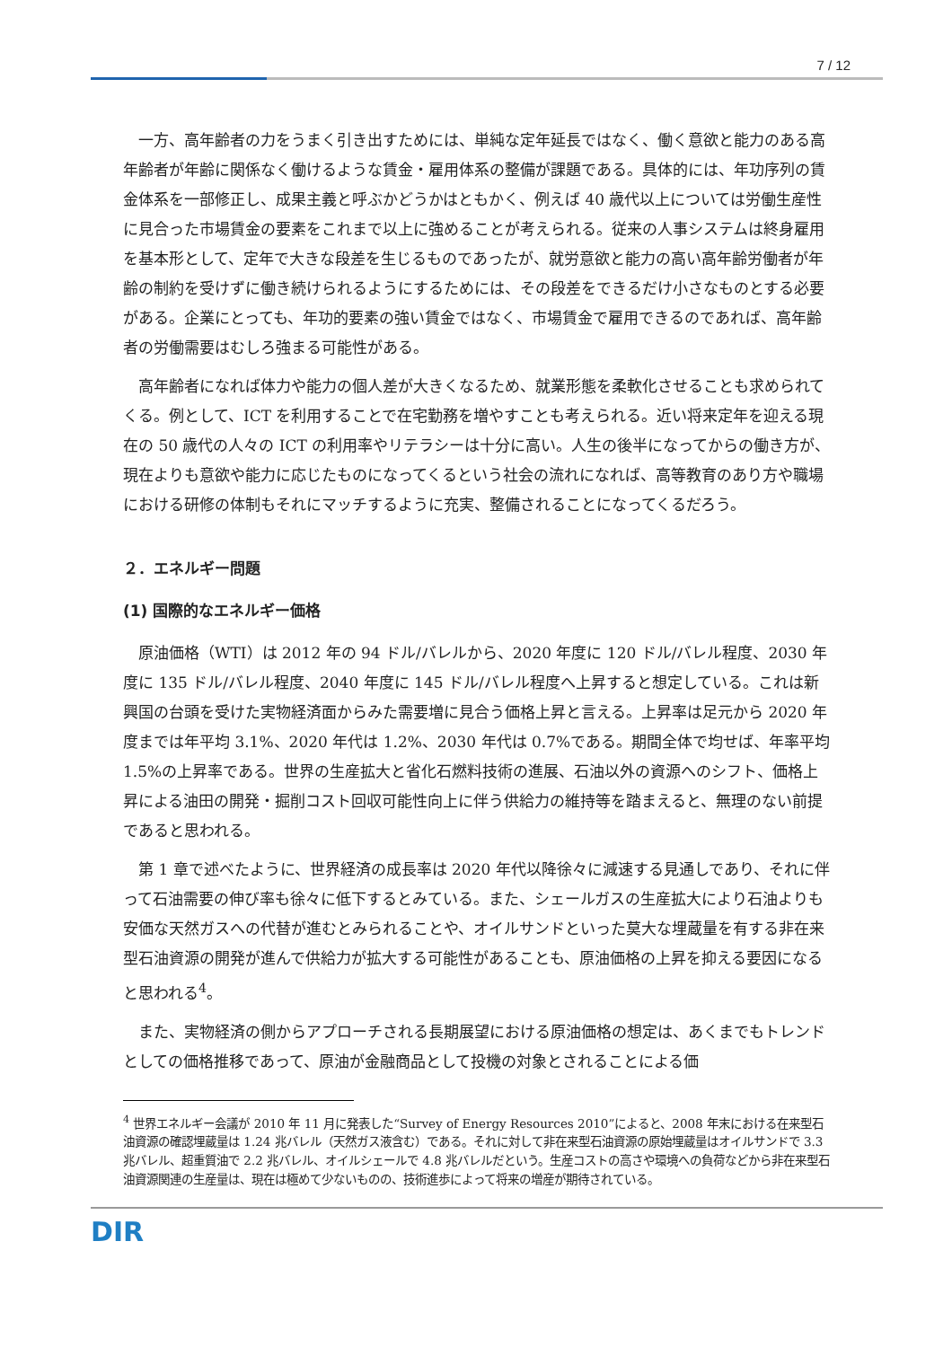7 / 12
一方、高年齢者の力をうまく引き出すためには、単純な定年延長ではなく、働く意欲と能力のある高年齢者が年齢に関係なく働けるような賃金・雇用体系の整備が課題である。具体的には、年功序列の賃金体系を一部修正し、成果主義と呼ぶかどうかはともかく、例えば 40 歳代以上については労働生産性に見合った市場賃金の要素をこれまで以上に強めることが考えられる。従来の人事システムは終身雇用を基本形として、定年で大きな段差を生じるものであったが、就労意欲と能力の高い高年齢労働者が年齢の制約を受けずに働き続けられるようにするためには、その段差をできるだけ小さなものとする必要がある。企業にとっても、年功的要素の強い賃金ではなく、市場賃金で雇用できるのであれば、高年齢者の労働需要はむしろ強まる可能性がある。
高年齢者になれば体力や能力の個人差が大きくなるため、就業形態を柔軟化させることも求められてくる。例として、ICT を利用することで在宅勤務を増やすことも考えられる。近い将来定年を迎える現在の 50 歳代の人々の ICT の利用率やリテラシーは十分に高い。人生の後半になってからの働き方が、現在よりも意欲や能力に応じたものになってくるという社会の流れになれば、高等教育のあり方や職場における研修の体制もそれにマッチするように充実、整備されることになってくるだろう。
２．エネルギー問題
(1) 国際的なエネルギー価格
原油価格（WTI）は 2012 年の 94 ドル/バレルから、2020 年度に 120 ドル/バレル程度、2030 年度に 135 ドル/バレル程度、2040 年度に 145 ドル/バレル程度へ上昇すると想定している。これは新興国の台頭を受けた実物経済面からみた需要増に見合う価格上昇と言える。上昇率は足元から 2020 年度までは年平均 3.1%、2020 年代は 1.2%、2030 年代は 0.7%である。期間全体で均せば、年率平均 1.5%の上昇率である。世界の生産拡大と省化石燃料技術の進展、石油以外の資源へのシフト、価格上昇による油田の開発・掘削コスト回収可能性向上に伴う供給力の維持等を踏まえると、無理のない前提であると思われる。
第 1 章で述べたように、世界経済の成長率は 2020 年代以降徐々に減速する見通しであり、それに伴って石油需要の伸び率も徐々に低下するとみている。また、シェールガスの生産拡大により石油よりも安価な天然ガスへの代替が進むとみられることや、オイルサンドといった莫大な埋蔵量を有する非在来型石油資源の開発が進んで供給力が拡大する可能性があることも、原油価格の上昇を抑える要因になると思われる<sup>4</sup>。
また、実物経済の側からアプローチされる長期展望における原油価格の想定は、あくまでもトレンドとしての価格推移であって、原油が金融商品として投機の対象とされることによる価
<sup>4</sup> 世界エネルギー会議が 2010 年 11 月に発表した“Survey of Energy Resources 2010”によると、2008 年末における在来型石油資源の確認埋蔵量は 1.24 兆バレル（天然ガス液含む）である。それに対して非在来型石油資源の原始埋蔵量はオイルサンドで 3.3 兆バレル、超重質油で 2.2 兆バレル、オイルシェールで 4.8 兆バレルだという。生産コストの高さや環境への負荷などから非在来型石油資源関連の生産量は、現在は極めて少ないものの、技術進歩によって将来の増産が期待されている。
DIR